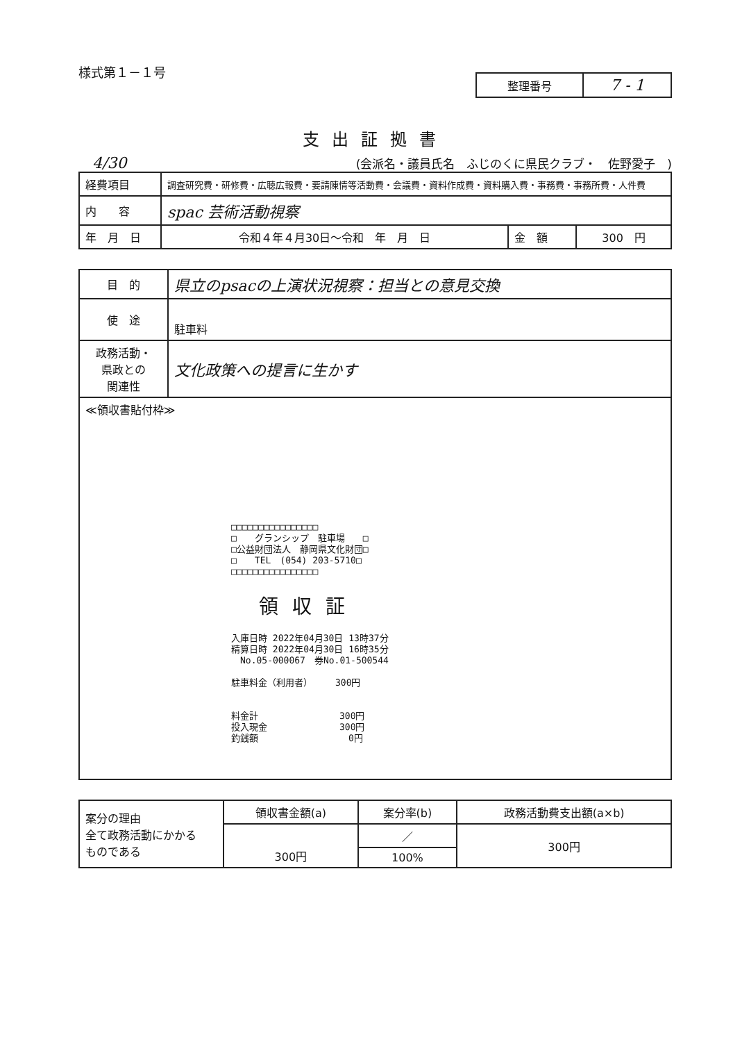様式第１－１号
| 整理番号 | 7 - 1 |
支出証拠書
4/30 (会派名・議員氏名　ふじのくに県民クラブ・　佐野愛子　)
| 経費項目 | 調査研究費・研修費・広聴広報費・要請陳情等活動費・会議費・資料作成費・資料購入費・事務費・事務所費・人件費 | | |
| 内 容 | spac 芸術活動視察 | | |
| 年 月 日 | 令和４年４月30日～令和 年 月 日 | 金 額 | 300 円 |
| 目 的 | 県立のpsacの上演状況視察：担当との意見交換 |
| 使 途 | 駐車料 |
| 政務活動・ 県政との 関連性 | 文化政策への提言に生かす |
| ≪領収書貼付枠≫ □□□□□□□□□□□□□□□□ □ グランシップ 駐車場 □ □公益財団法人 静岡県文化財団□ □ TEL (054) 203-5710□ □□□□□□□□□□□□□□□□ 領収証 入庫日時 2022年04月30日 13時37分 精算日時 2022年04月30日 16時35分 No.05-000067 券No.01-500544 駐車料金（利用者） 300円 料金計 300円 投入現金 300円 釣銭額 0円 | |
| 案分の理由 全て政務活動にかかる ものである | 領収書金額(a) | 案分率(b) | 政務活動費支出額(a×b) |
| | 300円 | ／ | 300円 |
| | | 100% | |